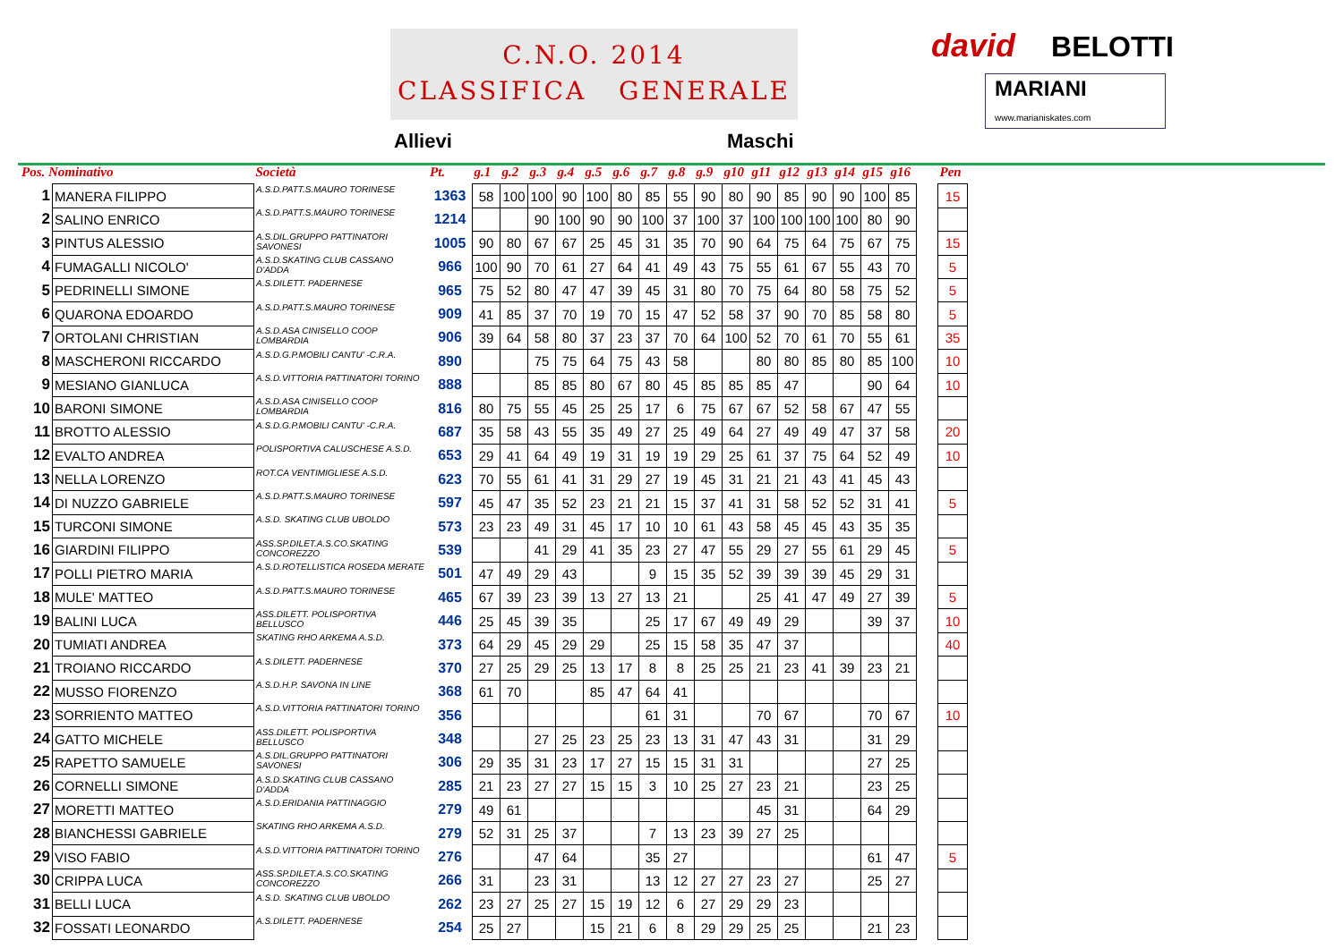C.N.O. 2014
CLASSIFICA GENERALE
david BELOTTI
MARIANI
www.marianiskates.com
Allievi Maschi
| Pos. Nominativo | | Società | Pt. | g.1 | g.2 | g.3 | g.4 | g.5 | g.6 | g.7 | g.8 | g.9 | g10 | g11 | g12 | g13 | g14 | g15 | g16 | | Pen |
| --- | --- | --- | --- | --- | --- | --- | --- | --- | --- | --- | --- | --- | --- | --- | --- | --- | --- | --- | --- | --- | --- |
| 1 | MANERA FILIPPO | A.S.D.PATT.S.MAURO TORINESE | 1363 | 58 | 100 | 100 | 90 | 100 | 80 | 85 | 55 | 90 | 80 | 90 | 85 | 90 | 90 | 100 | 85 | | 15 |
| 2 | SALINO ENRICO | A.S.D.PATT.S.MAURO TORINESE | 1214 | | | 90 | 100 | 90 | 90 | 100 | 37 | 100 | 37 | 100 | 100 | 100 | 100 | 80 | 90 | | |
| 3 | PINTUS ALESSIO | A.S.DIL.GRUPPO PATTINATORI SAVONESI | 1005 | 90 | 80 | 67 | 67 | 25 | 45 | 31 | 35 | 70 | 90 | 64 | 75 | 64 | 75 | 67 | 75 | | 15 |
| 4 | FUMAGALLI NICOLO' | A.S.D.SKATING CLUB CASSANO D'ADDA | 966 | 100 | 90 | 70 | 61 | 27 | 64 | 41 | 49 | 43 | 75 | 55 | 61 | 67 | 55 | 43 | 70 | | 5 |
| 5 | PEDRINELLI SIMONE | A.S.DILETT. PADERNESE | 965 | 75 | 52 | 80 | 47 | 47 | 39 | 45 | 31 | 80 | 70 | 75 | 64 | 80 | 58 | 75 | 52 | | 5 |
| 6 | QUARONA EDOARDO | A.S.D.PATT.S.MAURO TORINESE | 909 | 41 | 85 | 37 | 70 | 19 | 70 | 15 | 47 | 52 | 58 | 37 | 90 | 70 | 85 | 58 | 80 | | 5 |
| 7 | ORTOLANI CHRISTIAN | A.S.D.ASA CINISELLO COOP LOMBARDIA | 906 | 39 | 64 | 58 | 80 | 37 | 23 | 37 | 70 | 64 | 100 | 52 | 70 | 61 | 70 | 55 | 61 | | 35 |
| 8 | MASCHERONI RICCARDO | A.S.D.G.P.MOBILI CANTU' -C.R.A. | 890 | | | 75 | 75 | 64 | 75 | 43 | 58 | | | 80 | 80 | 85 | 80 | 85 | 100 | | 10 |
| 9 | MESIANO GIANLUCA | A.S.D.VITTORIA PATTINATORI TORINO | 888 | | | 85 | 85 | 80 | 67 | 80 | 45 | 85 | 85 | 85 | 47 | | | 90 | 64 | | 10 |
| 10 | BARONI SIMONE | A.S.D.ASA CINISELLO COOP LOMBARDIA | 816 | 80 | 75 | 55 | 45 | 25 | 25 | 17 | 6 | 75 | 67 | 67 | 52 | 58 | 67 | 47 | 55 | | |
| 11 | BROTTO ALESSIO | A.S.D.G.P.MOBILI CANTU' -C.R.A. | 687 | 35 | 58 | 43 | 55 | 35 | 49 | 27 | 25 | 49 | 64 | 27 | 49 | 49 | 47 | 37 | 58 | | 20 |
| 12 | EVALTO ANDREA | POLISPORTIVA CALUSCHESE A.S.D. | 653 | 29 | 41 | 64 | 49 | 19 | 31 | 19 | 19 | 29 | 25 | 61 | 37 | 75 | 64 | 52 | 49 | | 10 |
| 13 | NELLA LORENZO | ROT.CA VENTIMIGLIESE A.S.D. | 623 | 70 | 55 | 61 | 41 | 31 | 29 | 27 | 19 | 45 | 31 | 21 | 21 | 43 | 41 | 45 | 43 | | |
| 14 | DI NUZZO GABRIELE | A.S.D.PATT.S.MAURO TORINESE | 597 | 45 | 47 | 35 | 52 | 23 | 21 | 21 | 15 | 37 | 41 | 31 | 58 | 52 | 52 | 31 | 41 | | 5 |
| 15 | TURCONI SIMONE | A.S.D. SKATING CLUB UBOLDO | 573 | 23 | 23 | 49 | 31 | 45 | 17 | 10 | 10 | 61 | 43 | 58 | 45 | 45 | 43 | 35 | 35 | | |
| 16 | GIARDINI FILIPPO | ASS.SP.DILET.A.S.CO.SKATING CONCOREZZO | 539 | | | 41 | 29 | 41 | 35 | 23 | 27 | 47 | 55 | 29 | 27 | 55 | 61 | 29 | 45 | | 5 |
| 17 | POLLI PIETRO MARIA | A.S.D.ROTELLISTICA ROSEDA MERATE | 501 | 47 | 49 | 29 | 43 | | | 9 | 15 | 35 | 52 | 39 | 39 | 39 | 45 | 29 | 31 | | |
| 18 | MULE' MATTEO | A.S.D.PATT.S.MAURO TORINESE | 465 | 67 | 39 | 23 | 39 | 13 | 27 | 13 | 21 | | | 25 | 41 | 47 | 49 | 27 | 39 | | 5 |
| 19 | BALINI LUCA | ASS.DILETT. POLISPORTIVA BELLUSCO | 446 | 25 | 45 | 39 | 35 | | | 25 | 17 | 67 | 49 | 49 | 29 | | | 39 | 37 | | 10 |
| 20 | TUMIATI ANDREA | SKATING RHO ARKEMA A.S.D. | 373 | 64 | 29 | 45 | 29 | 29 | | 25 | 15 | 58 | 35 | 47 | 37 | | | | | | 40 |
| 21 | TROIANO RICCARDO | A.S.DILETT. PADERNESE | 370 | 27 | 25 | 29 | 25 | 13 | 17 | 8 | 8 | 25 | 25 | 21 | 23 | 41 | 39 | 23 | 21 | | |
| 22 | MUSSO FIORENZO | A.S.D.H.P. SAVONA IN LINE | 368 | 61 | 70 | | | 85 | 47 | 64 | 41 | | | | | | | | | | |
| 23 | SORRIENTO MATTEO | A.S.D.VITTORIA PATTINATORI TORINO | 356 | | | | | | | 61 | 31 | | | 70 | 67 | | | 70 | 67 | | 10 |
| 24 | GATTO MICHELE | ASS.DILETT. POLISPORTIVA BELLUSCO | 348 | | | 27 | 25 | 23 | 25 | 23 | 13 | 31 | 47 | 43 | 31 | | | 31 | 29 | | |
| 25 | RAPETTO SAMUELE | A.S.DIL.GRUPPO PATTINATORI SAVONESI | 306 | 29 | 35 | 31 | 23 | 17 | 27 | 15 | 15 | 31 | 31 | | | | | 27 | 25 | | |
| 26 | CORNELLI SIMONE | A.S.D.SKATING CLUB CASSANO D'ADDA | 285 | 21 | 23 | 27 | 27 | 15 | 15 | 3 | 10 | 25 | 27 | 23 | 21 | | | 23 | 25 | | |
| 27 | MORETTI MATTEO | A.S.D.ERIDANIA PATTINAGGIO | 279 | 49 | 61 | | | | | | | | | 45 | 31 | | | 64 | 29 | | |
| 28 | BIANCHESSI GABRIELE | SKATING RHO ARKEMA A.S.D. | 279 | 52 | 31 | 25 | 37 | | | 7 | 13 | 23 | 39 | 27 | 25 | | | | | | |
| 29 | VISO FABIO | A.S.D.VITTORIA PATTINATORI TORINO | 276 | | | 47 | 64 | | | 35 | 27 | | | | | | | 61 | 47 | | 5 |
| 30 | CRIPPA LUCA | ASS.SP.DILET.A.S.CO.SKATING CONCOREZZO | 266 | 31 | | 23 | 31 | | | 13 | 12 | 27 | 27 | 23 | 27 | | | 25 | 27 | | |
| 31 | BELLI LUCA | A.S.D. SKATING CLUB UBOLDO | 262 | 23 | 27 | 25 | 27 | 15 | 19 | 12 | 6 | 27 | 29 | 29 | 23 | | | | | | |
| 32 | FOSSATI LEONARDO | A.S.DILETT. PADERNESE | 254 | 25 | 27 | | | 15 | 21 | 6 | 8 | 29 | 29 | 25 | 25 | | | 21 | 23 | | |